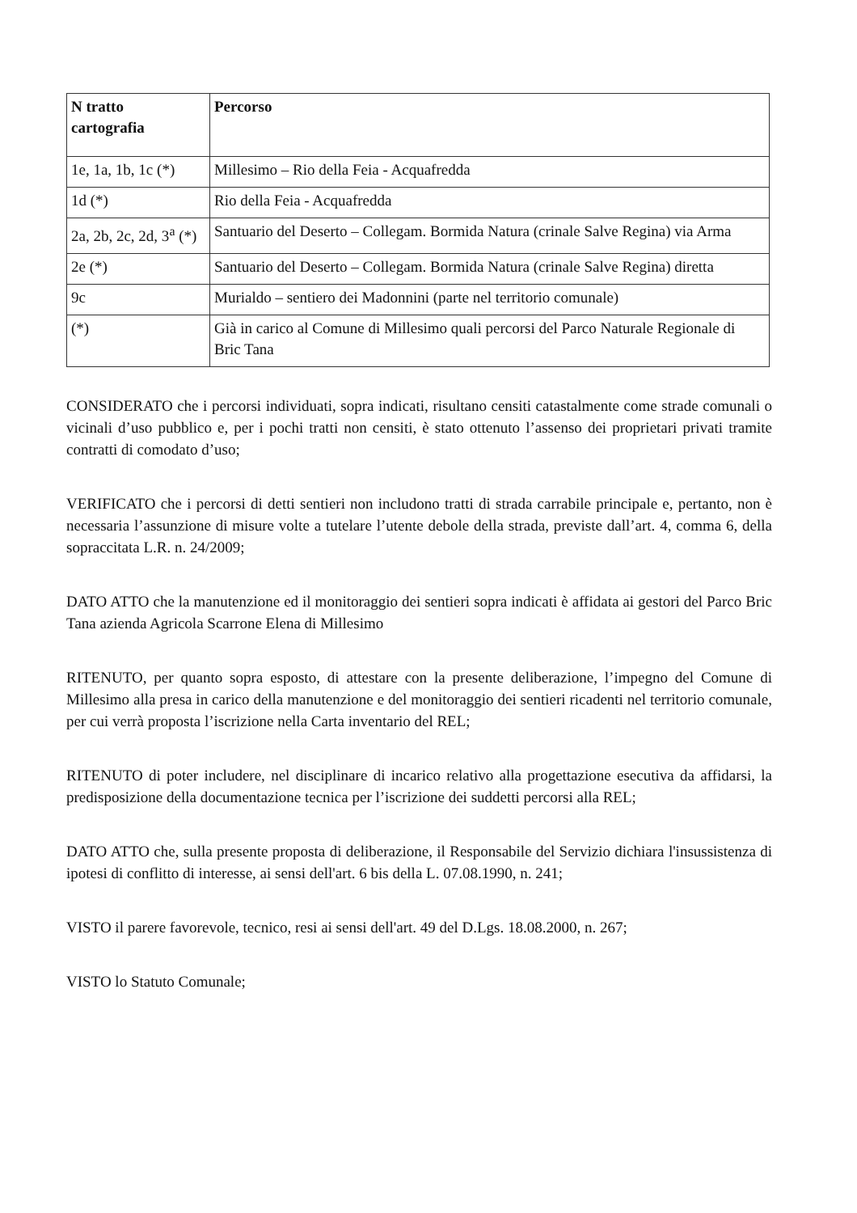| N tratto cartografia | Percorso |
| --- | --- |
| 1e, 1a, 1b, 1c (*) | Millesimo – Rio della Feia - Acquafredda |
| 1d (*) | Rio della Feia - Acquafredda |
| 2a, 2b, 2c, 2d, 3<sup>a</sup> (*) | Santuario del Deserto – Collegam. Bormida Natura (crinale Salve Regina) via Arma |
| 2e (*) | Santuario del Deserto – Collegam. Bormida Natura (crinale Salve Regina) diretta |
| 9c | Murialdo – sentiero dei Madonnini (parte nel territorio comunale) |
| (*) | Già in carico al Comune di Millesimo quali percorsi del Parco Naturale Regionale di Bric Tana |
CONSIDERATO che i percorsi individuati, sopra indicati, risultano censiti catastalmente come strade comunali o vicinali d’uso pubblico e, per i pochi tratti non censiti, è stato ottenuto l’assenso dei proprietari privati tramite contratti di comodato d’uso;
VERIFICATO che i percorsi di detti sentieri non includono tratti di strada carrabile principale e, pertanto, non è necessaria l’assunzione di misure volte a tutelare l’utente debole della strada, previste dall’art. 4, comma 6, della sopraccitata L.R. n. 24/2009;
DATO ATTO che la manutenzione ed il monitoraggio dei sentieri sopra indicati è affidata ai gestori del Parco Bric Tana azienda Agricola Scarrone Elena di Millesimo
RITENUTO, per quanto sopra esposto, di attestare con la presente deliberazione, l’impegno del Comune di Millesimo alla presa in carico della manutenzione e del monitoraggio dei sentieri ricadenti nel territorio comunale, per cui verrà proposta l’iscrizione nella Carta inventario del REL;
RITENUTO di poter includere, nel disciplinare di incarico relativo alla progettazione esecutiva da affidarsi, la predisposizione della documentazione tecnica per l’iscrizione dei suddetti percorsi alla REL;
DATO ATTO che, sulla presente proposta di deliberazione, il Responsabile del Servizio dichiara l'insussistenza di ipotesi di conflitto di interesse, ai sensi dell'art. 6 bis della L. 07.08.1990, n. 241;
VISTO il parere favorevole, tecnico, resi ai sensi dell'art. 49 del D.Lgs. 18.08.2000, n. 267;
VISTO lo Statuto Comunale;